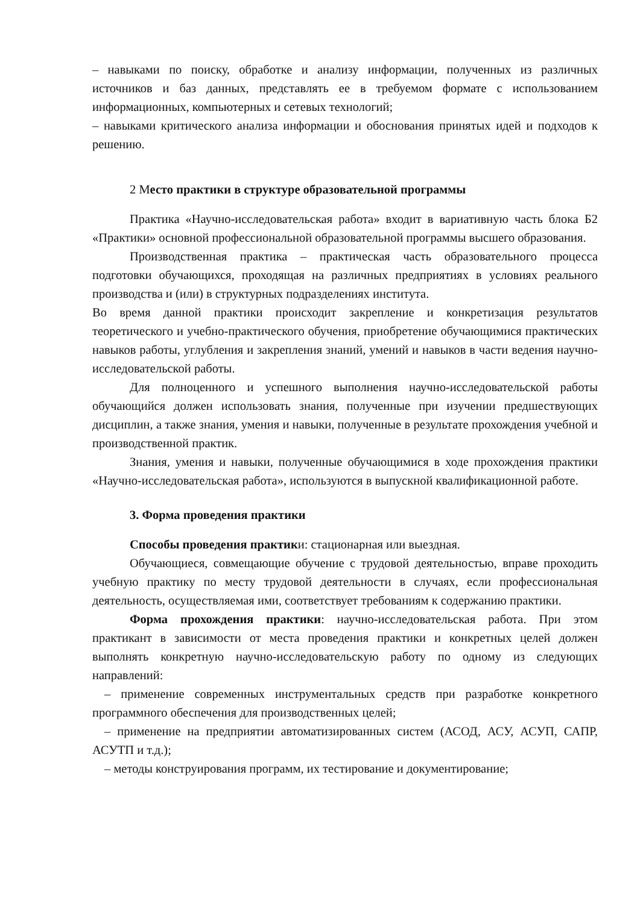– навыками по поиску, обработке и анализу информации, полученных из различных источников и баз данных, представлять ее в требуемом формате с использованием информационных, компьютерных и сетевых технологий;
– навыками критического анализа информации и обоснования принятых идей и подходов к решению.
2 Место практики в структуре образовательной программы
Практика «Научно-исследовательская работа» входит в вариативную часть блока Б2 «Практики» основной профессиональной образовательной программы высшего образования.
Производственная практика – практическая часть образовательного процесса подготовки обучающихся, проходящая на различных предприятиях в условиях реального производства и (или) в структурных подразделениях института.
Во время данной практики происходит закрепление и конкретизация результатов теоретического и учебно-практического обучения, приобретение обучающимися практических навыков работы, углубления и закрепления знаний, умений и навыков в части ведения научно-исследовательской работы.
Для полноценного и успешного выполнения научно-исследовательской работы обучающийся должен использовать знания, полученные при изучении предшествующих дисциплин, а также знания, умения и навыки, полученные в результате прохождения учебной и производственной практик.
Знания, умения и навыки, полученные обучающимися в ходе прохождения практики «Научно-исследовательская работа», используются в выпускной квалификационной работе.
3. Форма проведения практики
Способы проведения практики: стационарная или выездная.
Обучающиеся, совмещающие обучение с трудовой деятельностью, вправе проходить учебную практику по месту трудовой деятельности в случаях, если профессиональная деятельность, осуществляемая ими, соответствует требованиям к содержанию практики.
Форма прохождения практики: научно-исследовательская работа. При этом практикант в зависимости от места проведения практики и конкретных целей должен выполнять конкретную научно-исследовательскую работу по одному из следующих направлений:
– применение современных инструментальных средств при разработке конкретного программного обеспечения для производственных целей;
– применение на предприятии автоматизированных систем (АСОД, АСУ, АСУП, САПР, АСУТП и т.д.);
– методы конструирования программ, их тестирование и документирование;